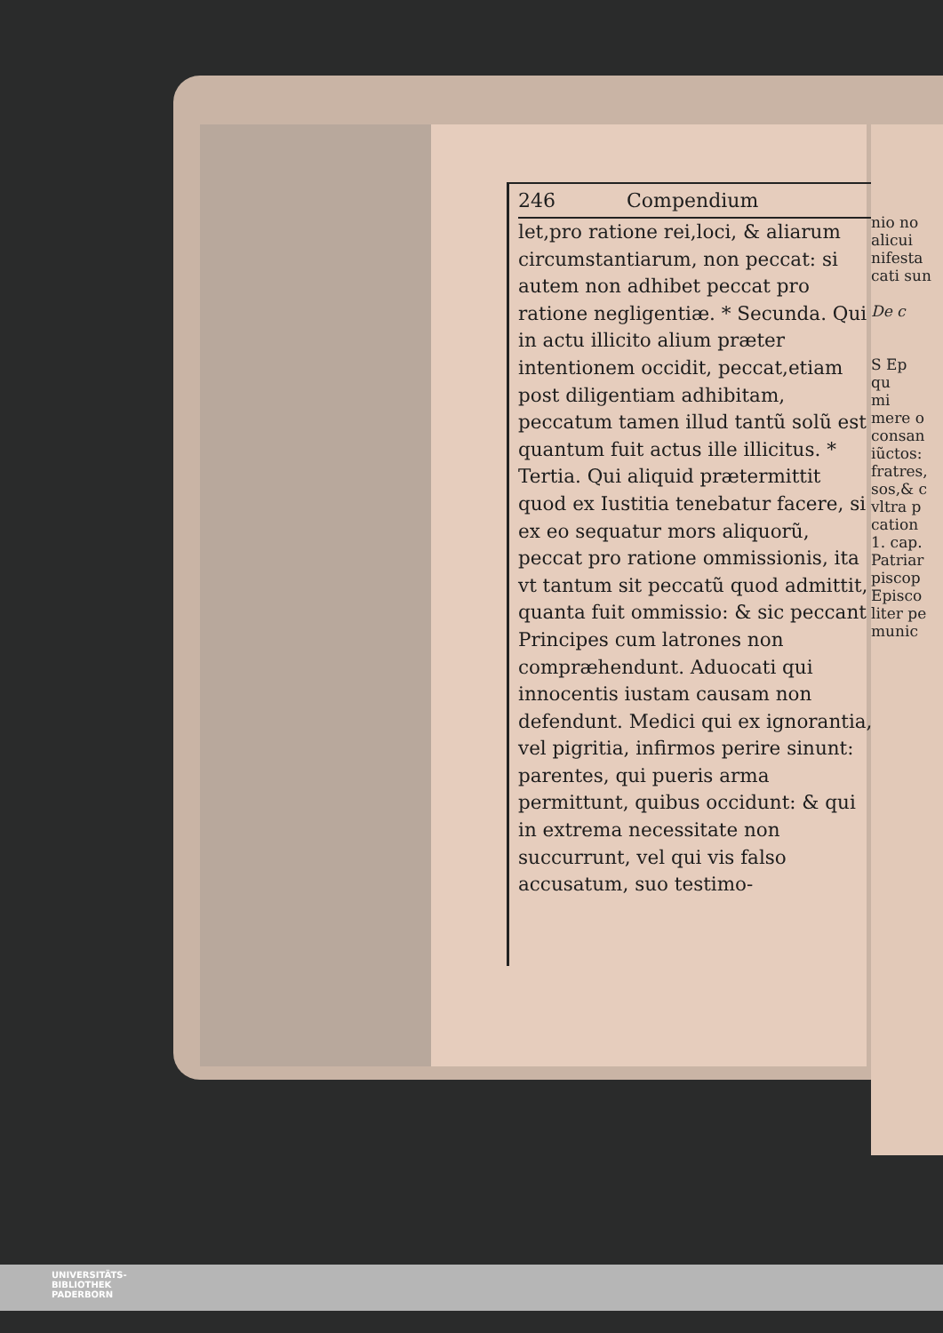246 Compendium
let,pro ratione rei,loci, & aliarum circumstantiarum, non peccat: si autem non adhibet peccat pro ratione negligentiæ. * Secunda. Qui in actu illicito alium præter intentionem occidit, peccat,etiam post diligentiam adhibitam, peccatum tamen illud tantũ solũ est quantum fuit actus ille illicitus. * Tertia. Qui aliquid prætermittit quod ex Iustitia tenebatur facere, si ex eo sequatur mors aliquorũ, peccat pro ratione ommissionis, ita vt tantum sit peccatũ quod admittit, quanta fuit ommissio: & sic peccant Principes cum latrones non compræhendunt. Aduocati qui innocentis iustam causam non defendunt. Medici qui ex ignorantia, vel pigritia, infirmos perire sinunt: parentes, qui pueris arma permittunt, quibus occidunt: & qui in extrema necessitate non succurrunt, vel qui vis falso accusatum, suo testimo-
nio no
alicui
nifesta
cati sun
De c
S Ep
qu
mi
mere o
consan
iũctos:
fratres,
sos,& c
vltra p
cation
1. cap.
Patriar
piscop
Episco
liter pe
munic
UNIVERSITÄTS-
BIBLIOTHEK
PADERBORN